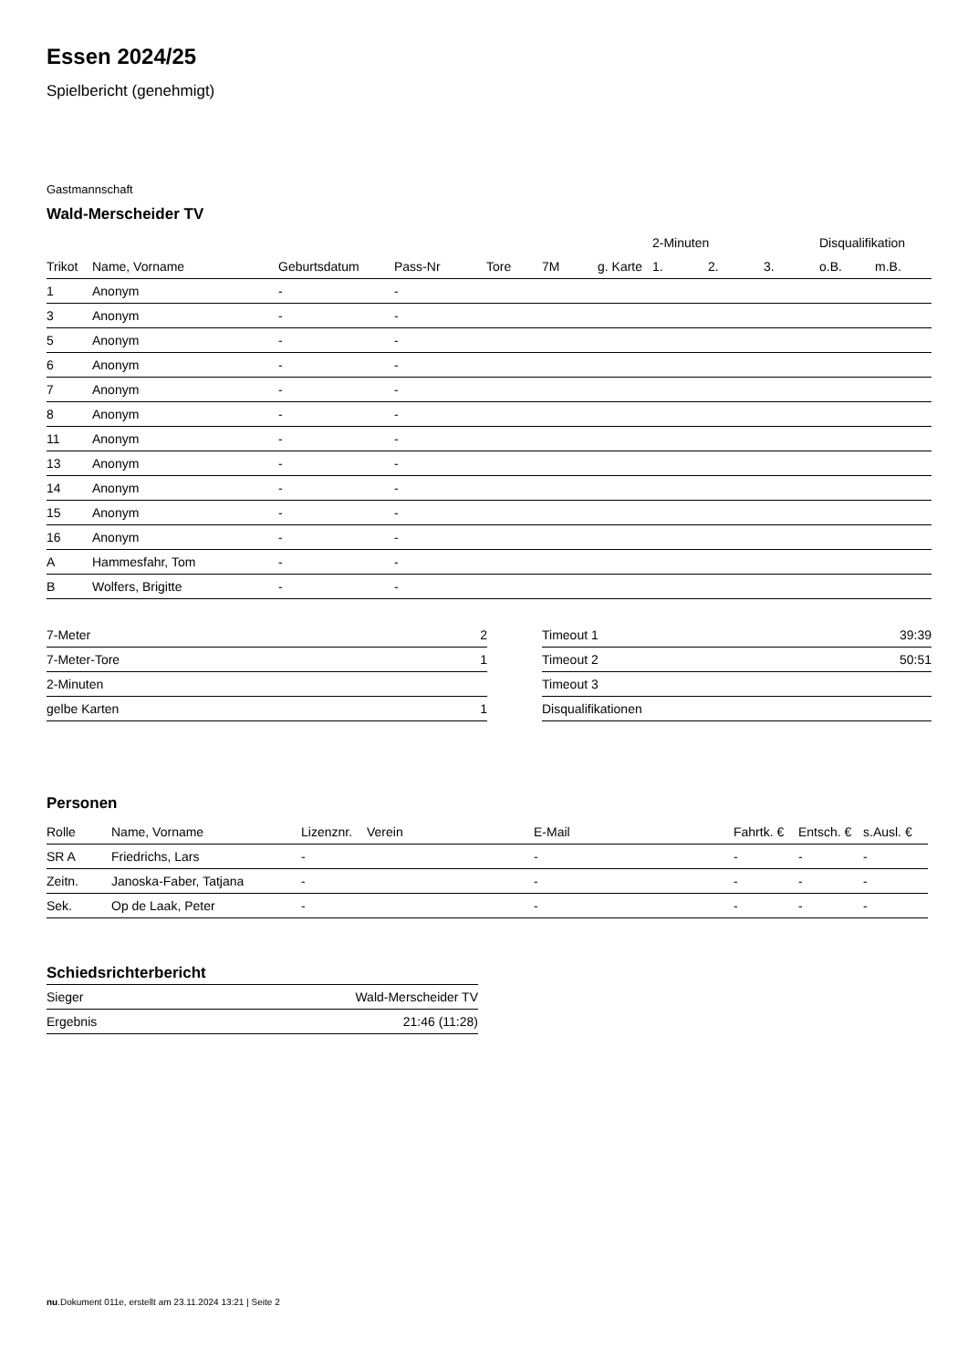Essen 2024/25
Spielbericht (genehmigt)
Gastmannschaft
Wald-Merscheider TV
| | | | | | | | 2-Minuten | | | Disqualifikation | |
| --- | --- | --- | --- | --- | --- | --- | --- | --- | --- | --- | --- |
| Trikot | Name, Vorname | Geburtsdatum | Pass-Nr | Tore | 7M | g. Karte | 1. | 2. | 3. | o.B. | m.B. |
| 1 | Anonym | - | - | | | | | | | | |
| 3 | Anonym | - | - | | | | | | | | |
| 5 | Anonym | - | - | | | | | | | | |
| 6 | Anonym | - | - | | | | | | | | |
| 7 | Anonym | - | - | | | | | | | | |
| 8 | Anonym | - | - | | | | | | | | |
| 11 | Anonym | - | - | | | | | | | | |
| 13 | Anonym | - | - | | | | | | | | |
| 14 | Anonym | - | - | | | | | | | | |
| 15 | Anonym | - | - | | | | | | | | |
| 16 | Anonym | - | - | | | | | | | | |
| A | Hammesfahr, Tom | - | - | | | | | | | | |
| B | Wolfers, Brigitte | - | - | | | | | | | | |
| 7-Meter | 2 |
| 7-Meter-Tore | 1 |
| 2-Minuten | |
| gelbe Karten | 1 |
| Timeout 1 | 39:39 |
| Timeout 2 | 50:51 |
| Timeout 3 | |
| Disqualifikationen | |
Personen
| Rolle | Name, Vorname | Lizenznr. | Verein | E-Mail | Fahrtk. € | Entsch. € | s.Ausl. € |
| --- | --- | --- | --- | --- | --- | --- | --- |
| SR A | Friedrichs, Lars | - | | - | - | - | - |
| Zeitn. | Janoska-Faber, Tatjana | - | | - | - | - | - |
| Sek. | Op de Laak, Peter | - | | - | - | - | - |
Schiedsrichterbericht
| Sieger | Wald-Merscheider TV |
| Ergebnis | 21:46 (11:28) |
nu.Dokument 011e, erstellt am 23.11.2024 13:21 | Seite 2